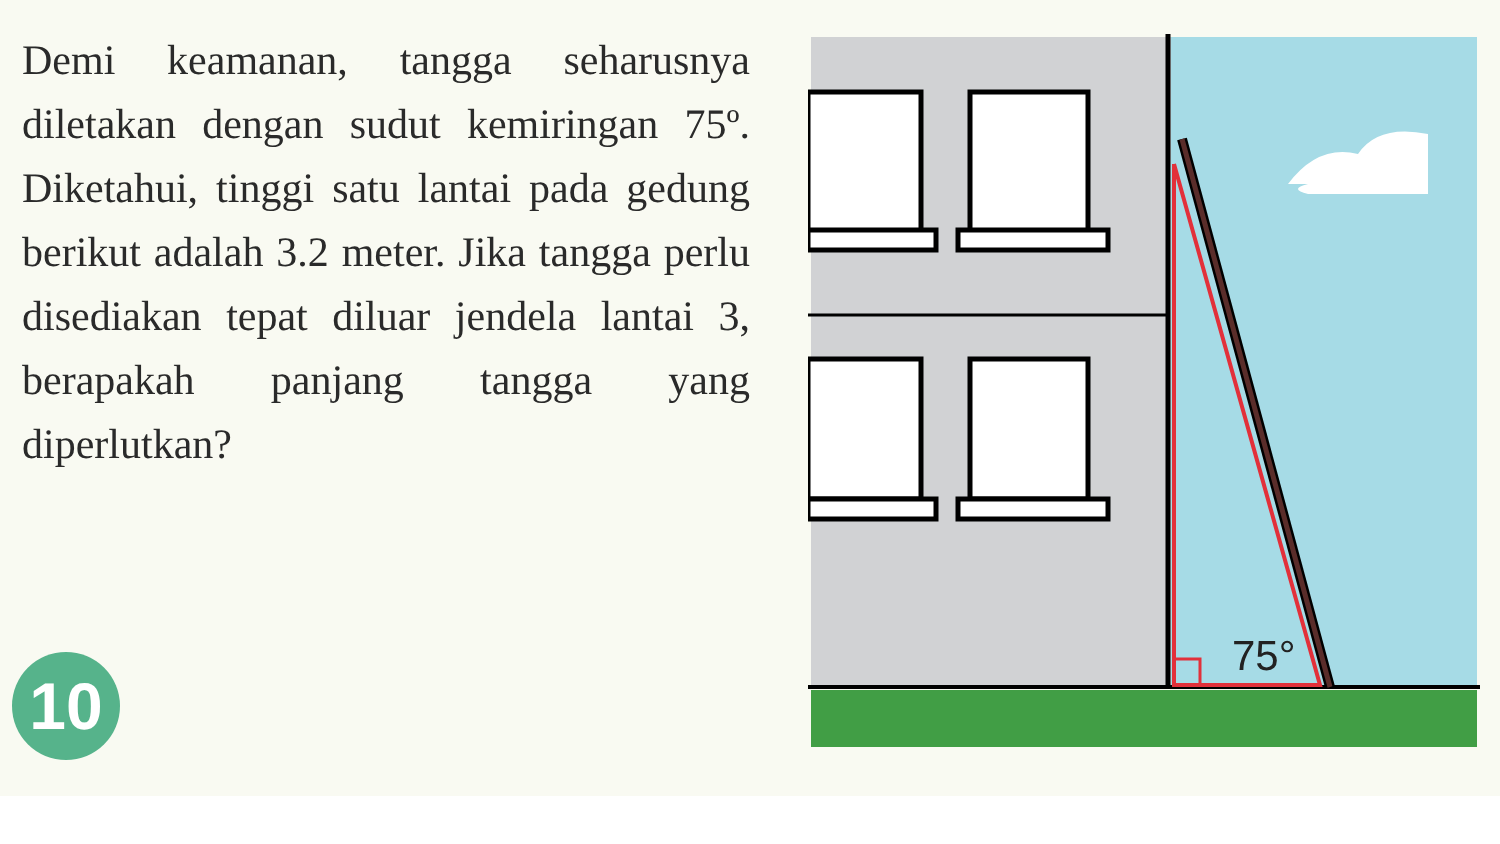Demi keamanan, tangga seharusnya diletakan dengan sudut kemiringan 75º. Diketahui, tinggi satu lantai pada gedung berikut adalah 3.2 meter. Jika tangga perlu disediakan tepat diluar jendela lantai 3, berapakah panjang tangga yang diperlutkan?
10
75°